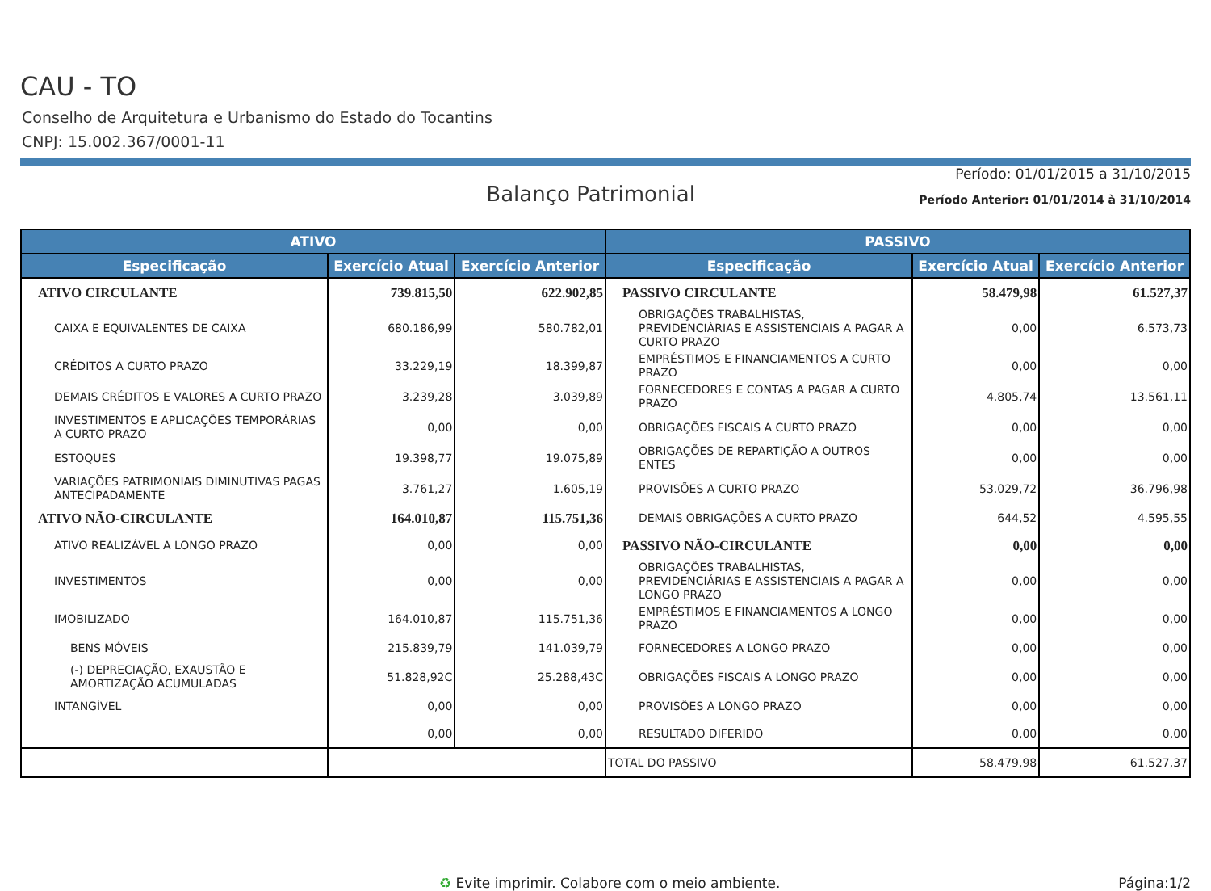CAU - TO
Conselho de Arquitetura e Urbanismo do Estado do Tocantins
CNPJ: 15.002.367/0001-11
Balanço Patrimonial
Período: 01/01/2015 a 31/10/2015
Período Anterior: 01/01/2014 à 31/10/2014
| ATIVO | | | PASSIVO | | |
| --- | --- | --- | --- | --- | --- |
| Especificação | Exercício Atual | Exercício Anterior | Especificação | Exercício Atual | Exercício Anterior |
| ATIVO CIRCULANTE | 739.815,50 | 622.902,85 | PASSIVO CIRCULANTE | 58.479,98 | 61.527,37 |
| CAIXA E EQUIVALENTES DE CAIXA | 680.186,99 | 580.782,01 | OBRIGAÇÕES TRABALHISTAS, PREVIDENCIÁRIAS E ASSISTENCIAIS A PAGAR A CURTO PRAZO | 0,00 | 6.573,73 |
| CRÉDITOS A CURTO PRAZO | 33.229,19 | 18.399,87 | EMPRÉSTIMOS E FINANCIAMENTOS A CURTO PRAZO | 0,00 | 0,00 |
| DEMAIS CRÉDITOS E VALORES A CURTO PRAZO | 3.239,28 | 3.039,89 | FORNECEDORES E CONTAS A PAGAR A CURTO PRAZO | 4.805,74 | 13.561,11 |
| INVESTIMENTOS E APLICAÇÕES TEMPORÁRIAS A CURTO PRAZO | 0,00 | 0,00 | OBRIGAÇÕES FISCAIS A CURTO PRAZO | 0,00 | 0,00 |
| ESTOQUES | 19.398,77 | 19.075,89 | OBRIGAÇÕES DE REPARTIÇÃO A OUTROS ENTES | 0,00 | 0,00 |
| VARIAÇÕES PATRIMONIAIS DIMINUTIVAS PAGAS ANTECIPADAMENTE | 3.761,27 | 1.605,19 | PROVISÕES A CURTO PRAZO | 53.029,72 | 36.796,98 |
| ATIVO NÃO-CIRCULANTE | 164.010,87 | 115.751,36 | DEMAIS OBRIGAÇÕES A CURTO PRAZO | 644,52 | 4.595,55 |
| ATIVO REALIZÁVEL A LONGO PRAZO | 0,00 | 0,00 | PASSIVO NÃO-CIRCULANTE | 0,00 | 0,00 |
| INVESTIMENTOS | 0,00 | 0,00 | OBRIGAÇÕES TRABALHISTAS, PREVIDENCIÁRIAS E ASSISTENCIAIS A PAGAR A LONGO PRAZO | 0,00 | 0,00 |
| IMOBILIZADO | 164.010,87 | 115.751,36 | EMPRÉSTIMOS E FINANCIAMENTOS A LONGO PRAZO | 0,00 | 0,00 |
| BENS MÓVEIS | 215.839,79 | 141.039,79 | FORNECEDORES A LONGO PRAZO | 0,00 | 0,00 |
| (-) DEPRECIAÇÃO, EXAUSTÃO E AMORTIZAÇÃO ACUMULADAS | 51.828,92C | 25.288,43C | OBRIGAÇÕES FISCAIS A LONGO PRAZO | 0,00 | 0,00 |
| INTANGÍVEL | 0,00 | 0,00 | PROVISÕES A LONGO PRAZO | 0,00 | 0,00 |
| | 0,00 | 0,00 | RESULTADO DIFERIDO | 0,00 | 0,00 |
| | | | TOTAL DO PASSIVO | 58.479,98 | 61.527,37 |
♻ Evite imprimir. Colabore com o meio ambiente. Página:1/2